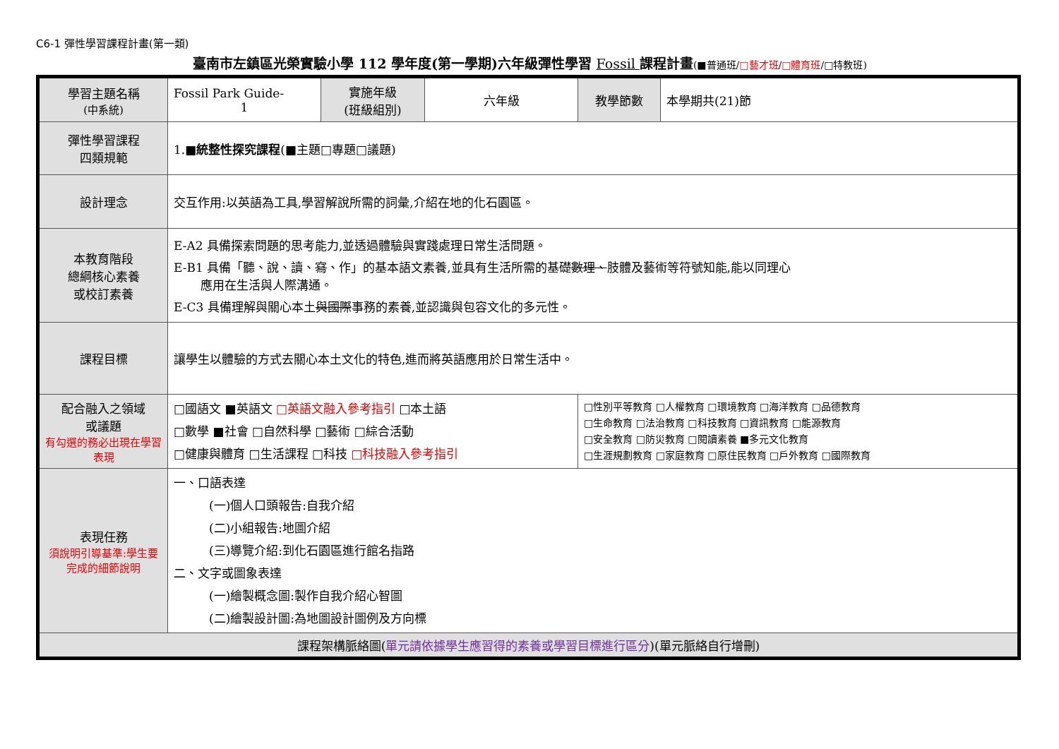C6-1 彈性學習課程計畫(第一類)
臺南市左鎮區光榮實驗小學 112 學年度(第一學期)六年級彈性學習 Fossil 課程計畫(■普通班/□藝才班/□體育班/□特教班)
| 學習主題名稱 (中系統) | Fossil Park Guide- 1 | 實施年級 (班級組別) | 六年級 | 教學節數 | 本學期共(21)節 |
| 彈性學習課程 四類規範 | 1.■ 統整性探究課程 (■主題□專題□議題) | | | | |
| 設計理念 | 交互作用:以英語為工具,學習解說所需的詞彙,介紹在地的化石園區。 | | | | |
| 本教育階段 總綱核心素養 或校訂素養 | E-A2 具備探索問題的思考能力,並透過體驗與實踐處理日常生活問題。 E-B1 具備「聽、說、讀、 寫 、作」的基本語文素養,並具有生活所需的基礎 數理、 肢體及藝術等符號知能,能以同理心 應用在生活與人際溝通。 E-C3 具備理解與關心本土 與國際 事務的素養,並認識與包容文化的多元性。 | | | | |
| 課程目標 | 讓學生以體驗的方式去關心本土文化的特色,進而將英語應用於日常生活中。 | | | | |
| 配合融入之領域 或議題 有勾選的務必出現在學習表現 | □國語文 ■英語文 □英語文融入參考指引 □本土語 □數學 ■社會 □自然科學 □藝術 □綜合活動 □健康與體育 □生活課程 □科技 □科技融入參考指引 | | | □性別平等教育 □人權教育 □環境教育 □海洋教育 □品德教育 □生命教育 □法治教育 □科技教育 □資訊教育 □能源教育 □安全教育 □防災教育 □閱讀素養 ■多元文化教育 □生涯規劃教育 □家庭教育 □原住民教育 □戶外教育 □國際教育 | |
| 表現任務 須說明引導基準:學生要完成的細節說明 | 一、口語表達 (一)個人口頭報告:自我介紹 (二)小組報告:地圖介紹 (三)導覽介紹:到化石園區進行館名指路 二、文字或圖象表達 (一)繪製概念圖:製作自我介紹心智圖 (二)繪製設計圖:為地圖設計圖例及方向標 | | | | |
| 課程架構脈絡圖( 單元請依據學生應習得的素養或學習目標進行區分 )(單元脈絡自行增刪) | | | | | |